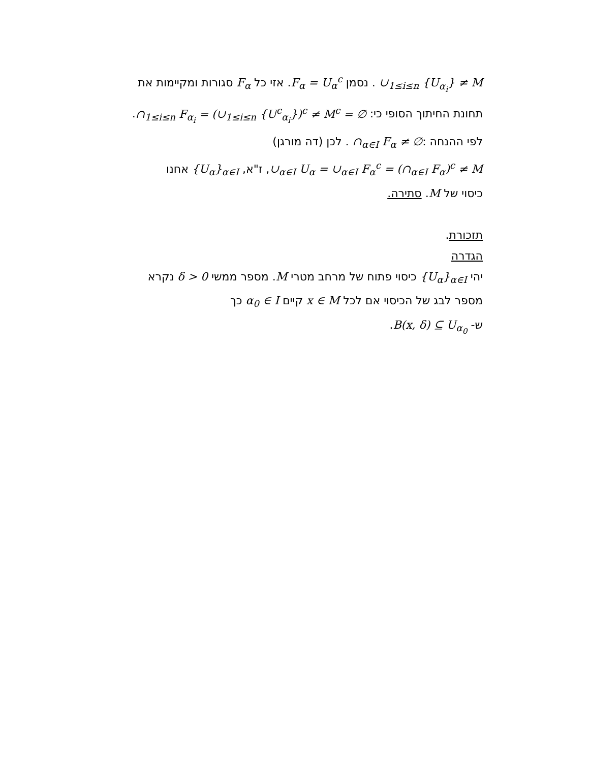∪<sub>1≤i≤n</sub> {U<sub>α<sub>i</sub></sub>} ≠ M . נסמן F<sub>α</sub> = U<sub>α</sub><sup>c</sup>. אזי כל F<sub>α</sub> סגורות ומקיימות את
תחונת החיתוך הסופי כי: ∩<sub>1≤i≤n</sub> F<sub>α<sub>i</sub></sub> = (∪<sub>1≤i≤n</sub> {U<sup>c</sup><sub>α<sub>i</sub></sub>})<sup>c</sup> ≠ M<sup>c</sup> = ∅.
לפי ההנחה :∩<sub>α∈I</sub> F<sub>α</sub> ≠ ∅ . לכן (דה מורגן)
∪<sub>α∈I</sub> U<sub>α</sub> = ∪<sub>α∈I</sub> F<sub>α</sub><sup>c</sup> = (∩<sub>α∈I</sub> F<sub>α</sub>)<sup>c</sup> ≠ M, ז"א, {U<sub>α</sub>}<sub>α∈I</sub> אחנו
כיסוי של M. סתירה.
תזכורת.
הגדרה
יהי {U<sub>α</sub>}<sub>α∈I</sub> כיסוי פתוח של מרחב מטרי M. מספר ממשי δ > 0 נקרא
מספר לבג של הכיסוי אם לכל x ∈ M קיים α<sub>0</sub> ∈ I כך
ש- B(x, δ) ⊆ U<sub>α<sub>0</sub></sub>.